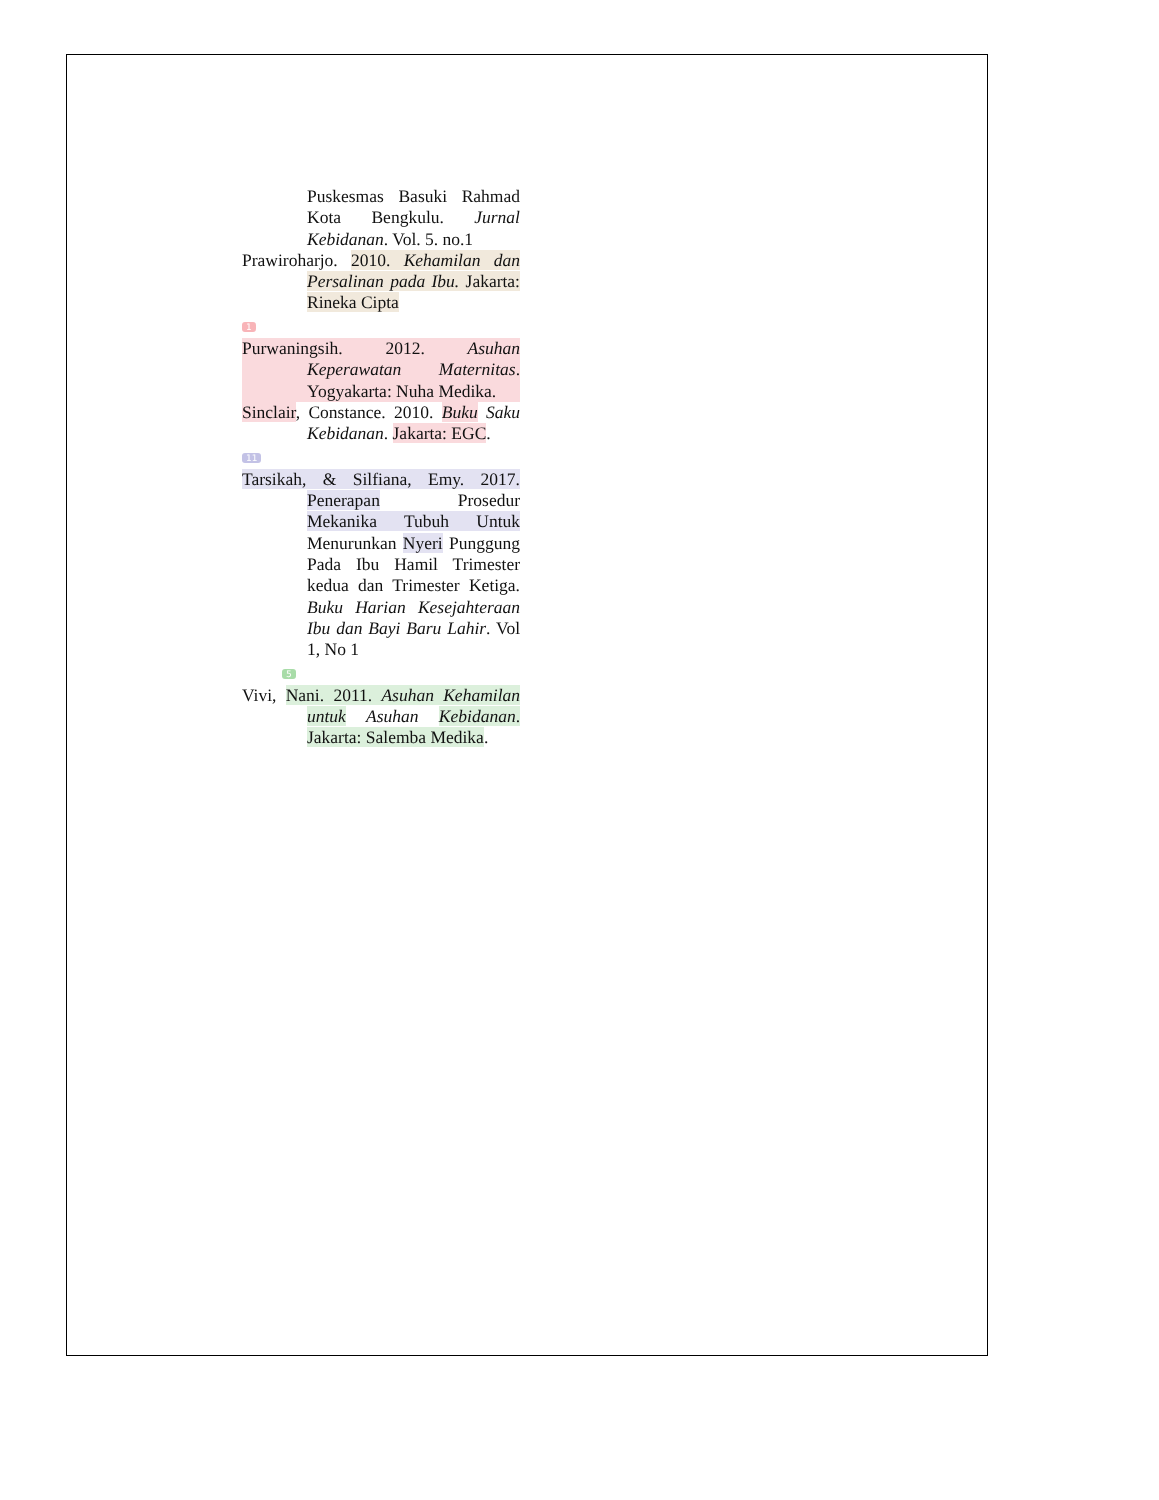Puskesmas Basuki Rahmad Kota Bengkulu. Jurnal Kebidanan. Vol. 5. no.1
Prawiroharjo. 2010. Kehamilan dan Persalinan pada Ibu. Jakarta: Rineka Cipta
1
Purwaningsih. 2012. Asuhan Keperawatan Maternitas. Yogyakarta: Nuha Medika.
Sinclair, Constance. 2010. Buku Saku Kebidanan. Jakarta: EGC.
11
Tarsikah, & Silfiana, Emy. 2017. Penerapan Prosedur Mekanika Tubuh Untuk Menurunkan Nyeri Punggung Pada Ibu Hamil Trimester kedua dan Trimester Ketiga. Buku Harian Kesejahteraan Ibu dan Bayi Baru Lahir. Vol 1, No 1
5
Vivi, Nani. 2011. Asuhan Kehamilan untuk Asuhan Kebidanan. Jakarta: Salemba Medika.